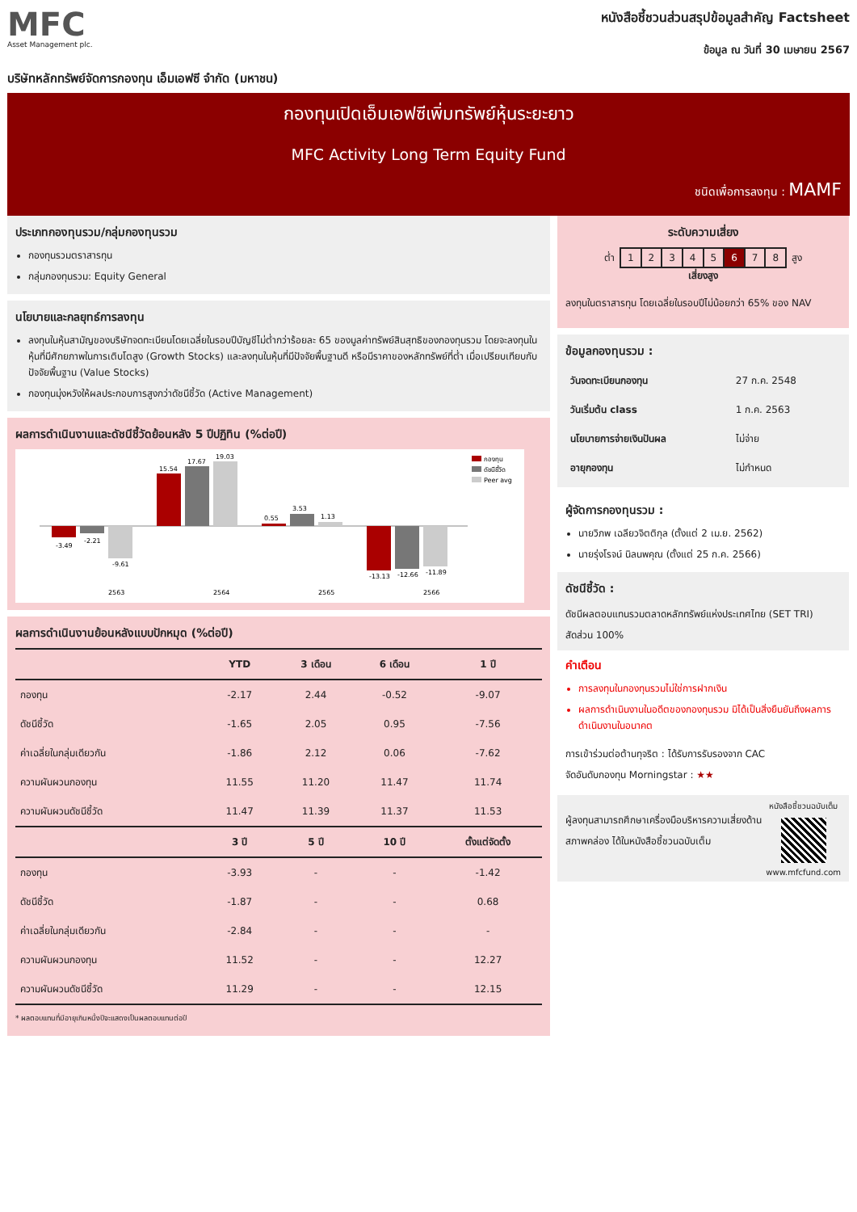MFC
Asset Management plc.
หนังสือชี้ชวนส่วนสรุปข้อมูลสำคัญ Factsheet
ข้อมูล ณ วันที่ 30 เมษายน 2567
บริษัทหลักทรัพย์จัดการกองทุน เอ็มเอฟซี จำกัด (มหาชน)
กองทุนเปิดเอ็มเอฟซีเพิ่มทรัพย์หุ้นระยะยาว
MFC Activity Long Term Equity Fund
ชนิดเพื่อการลงทุน : MAMF
ประเภทกองทุนรวม/กลุ่มกองทุนรวม
กองทุนรวมตราสารทุน
กลุ่มกองทุนรวม: Equity General
นโยบายและกลยุทธ์การลงทุน
ลงทุนในหุ้นสามัญของบริษัทจดทะเบียนโดยเฉลี่ยในรอบปีบัญชีไม่ต่ำกว่าร้อยละ 65 ของมูลค่าทรัพย์สินสุทธิของกองทุนรวม โดยจะลงทุนในหุ้นที่มีศักยภาพในการเติบโตสูง (Growth Stocks) และลงทุนในหุ้นที่มีปัจจัยพื้นฐานดี หรือมีราคาของหลักทรัพย์ที่ต่ำ เมื่อเปรียบเทียบกับปัจจัยพื้นฐาน (Value Stocks)
กองทุนมุ่งหวังให้ผลประกอบการสูงกว่าดัชนีชี้วัด (Active Management)
ผลการดำเนินงานและดัชนีชี้วัดย้อนหลัง 5 ปีปฏิทิน (%ต่อปี)
กองทุน
ดัชนีชี้วัด
Peer avg
-3.49
-2.21
-9.61
15.54
17.67
19.03
0.55
3.53
1.13
-13.13
-12.66
-11.89
2563
2564
2565
2566
ผลการดำเนินงานย้อนหลังแบบปักหมุด (%ต่อปี)
| | YTD | 3 เดือน | 6 เดือน | 1 ปี |
| --- | --- | --- | --- | --- |
| กองทุน | -2.17 | 2.44 | -0.52 | -9.07 |
| ดัชนีชี้วัด | -1.65 | 2.05 | 0.95 | -7.56 |
| ค่าเฉลี่ยในกลุ่มเดียวกัน | -1.86 | 2.12 | 0.06 | -7.62 |
| ความผันผวนกองทุน | 11.55 | 11.20 | 11.47 | 11.74 |
| ความผันผวนดัชนีชี้วัด | 11.47 | 11.39 | 11.37 | 11.53 |
| | 3 ปี | 5 ปี | 10 ปี | ตั้งแต่จัดตั้ง |
| กองทุน | -3.93 | - | - | -1.42 |
| ดัชนีชี้วัด | -1.87 | - | - | 0.68 |
| ค่าเฉลี่ยในกลุ่มเดียวกัน | -2.84 | - | - | - |
| ความผันผวนกองทุน | 11.52 | - | - | 12.27 |
| ความผันผวนดัชนีชี้วัด | 11.29 | - | - | 12.15 |
* ผลตอบแทนที่มีอายุเกินหนึ่งปีจะแสดงเป็นผลตอบแทนต่อปี
ระดับความเสี่ยง
ต่ำ
| 1 | 2 | 3 | 4 | 5 | 6 | 7 | 8 |
สูง
เสี่ยงสูง
ลงทุนในตราสารทุน โดยเฉลี่ยในรอบปีไม่น้อยกว่า 65% ของ NAV
ข้อมูลกองทุนรวม :
| วันจดทะเบียนกองทุน | 27 ก.ค. 2548 |
| วันเริ่มต้น class | 1 ก.ค. 2563 |
| นโยบายการจ่ายเงินปันผล | ไม่จ่าย |
| อายุกองทุน | ไม่กำหนด |
ผู้จัดการกองทุนรวม :
นายวิภพ เฉลียวจิตติกุล (ตั้งแต่ 2 เม.ย. 2562)
นายรุ่งโรจน์ นิลนพคุณ (ตั้งแต่ 25 ก.ค. 2566)
ดัชนีชี้วัด :
ดัชนีผลตอบแทนรวมตลาดหลักทรัพย์แห่งประเทศไทย (SET TRI) สัดส่วน 100%
คำเตือน
การลงทุนในกองทุนรวมไม่ใช่การฝากเงิน
ผลการดำเนินงานในอดีตของกองทุนรวม มิได้เป็นสิ่งยืนยันถึงผลการดำเนินงานในอนาคต
การเข้าร่วมต่อต้านทุจริต : ได้รับการรับรองจาก CAC
จัดอันดับกองทุน Morningstar : ★★
ผู้ลงทุนสามารถศึกษาเครื่องมือบริหารความเสี่ยงด้านสภาพคล่อง ได้ในหนังสือชี้ชวนฉบับเต็ม
หนังสือชี้ชวนฉบับเต็ม
www.mfcfund.com